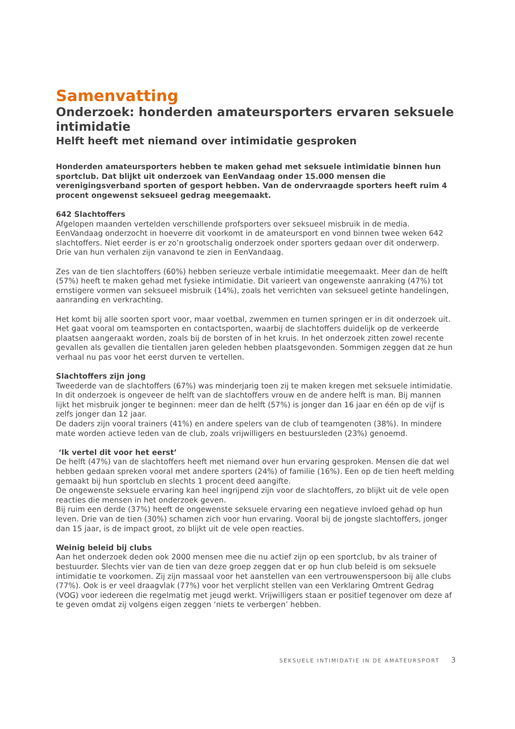Samenvatting
Onderzoek: honderden amateursporters ervaren seksuele intimidatie
Helft heeft met niemand over intimidatie gesproken
Honderden amateursporters hebben te maken gehad met seksuele intimidatie binnen hun sportclub. Dat blijkt uit onderzoek van EenVandaag onder 15.000 mensen die verenigingsverband sporten of gesport hebben. Van de ondervraagde sporters heeft ruim 4 procent ongewenst seksueel gedrag meegemaakt.
642 Slachtoffers
Afgelopen maanden vertelden verschillende profsporters over seksueel misbruik in de media. EenVandaag onderzocht in hoeverre dit voorkomt in de amateursport en vond binnen twee weken 642 slachtoffers. Niet eerder is er zo’n grootschalig onderzoek onder sporters gedaan over dit onderwerp. Drie van hun verhalen zijn vanavond te zien in EenVandaag.
Zes van de tien slachtoffers (60%) hebben serieuze verbale intimidatie meegemaakt. Meer dan de helft (57%) heeft te maken gehad met fysieke intimidatie. Dit varieert van ongewenste aanraking (47%) tot ernstigere vormen van seksueel misbruik (14%), zoals het verrichten van seksueel getinte handelingen, aanranding en verkrachting.
Het komt bij alle soorten sport voor, maar voetbal, zwemmen en turnen springen er in dit onderzoek uit. Het gaat vooral om teamsporten en contactsporten, waarbij de slachtoffers duidelijk op de verkeerde plaatsen aangeraakt worden, zoals bij de borsten of in het kruis. In het onderzoek zitten zowel recente gevallen als gevallen die tientallen jaren geleden hebben plaatsgevonden. Sommigen zeggen dat ze hun verhaal nu pas voor het eerst durven te vertellen.
Slachtoffers zijn jong
Tweederde van de slachtoffers (67%) was minderjarig toen zij te maken kregen met seksuele intimidatie. In dit onderzoek is ongeveer de helft van de slachtoffers vrouw en de andere helft is man. Bij mannen lijkt het misbruik jonger te beginnen: meer dan de helft (57%) is jonger dan 16 jaar en één op de vijf is zelfs jonger dan 12 jaar.
De daders zijn vooral trainers (41%) en andere spelers van de club of teamgenoten (38%). In mindere mate worden actieve leden van de club, zoals vrijwilligers en bestuursleden (23%) genoemd.
‘Ik vertel dit voor het eerst’
De helft (47%) van de slachtoffers heeft met niemand over hun ervaring gesproken. Mensen die dat wel hebben gedaan spreken vooral met andere sporters (24%) of familie (16%). Een op de tien heeft melding gemaakt bij hun sportclub en slechts 1 procent deed aangifte.
De ongewenste seksuele ervaring kan heel ingrijpend zijn voor de slachtoffers, zo blijkt uit de vele open reacties die mensen in het onderzoek geven.
Bij ruim een derde (37%) heeft de ongewenste seksuele ervaring een negatieve invloed gehad op hun leven. Drie van de tien (30%) schamen zich voor hun ervaring. Vooral bij de jongste slachtoffers, jonger dan 15 jaar, is de impact groot, zo blijkt uit de vele open reacties.
Weinig beleid bij clubs
Aan het onderzoek deden ook 2000 mensen mee die nu actief zijn op een sportclub, bv als trainer of bestuurder. Slechts vier van de tien van deze groep zeggen dat er op hun club beleid is om seksuele intimidatie te voorkomen. Zij zijn massaal voor het aanstellen van een vertrouwenspersoon bij alle clubs (77%). Ook is er veel draagvlak (77%) voor het verplicht stellen van een Verklaring Omtrent Gedrag (VOG) voor iedereen die regelmatig met jeugd werkt. Vrijwilligers staan er positief tegenover om deze af te geven omdat zij volgens eigen zeggen ‘niets te verbergen’ hebben.
SEKSUELE INTIMIDATIE IN DE AMATEURSPORT 3